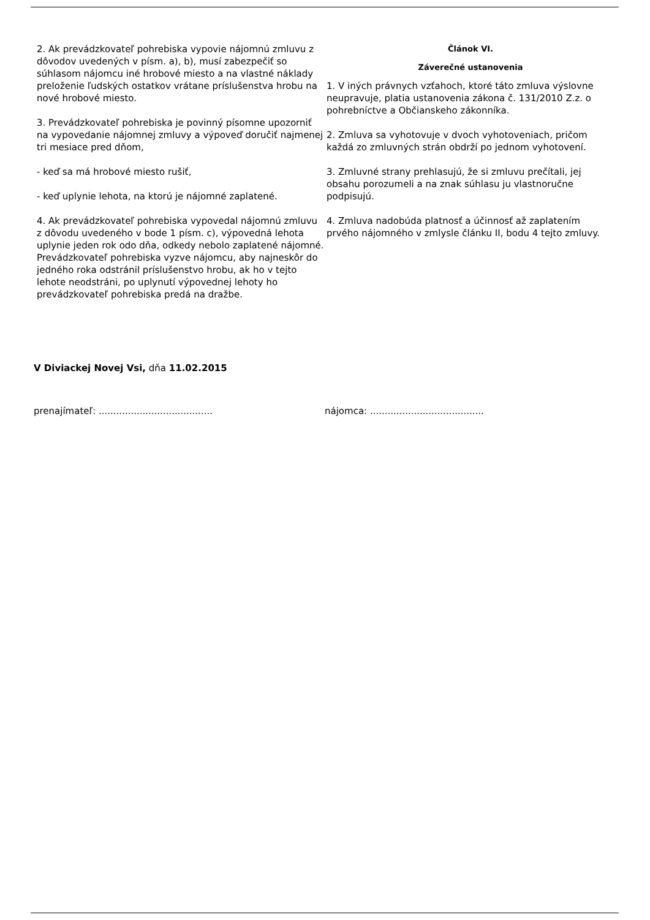2. Ak prevádzkovateľ pohrebiska vypovie nájomnú zmluvu z dôvodov uvedených v písm. a), b), musí zabezpečiť so súhlasom nájomcu iné hrobové miesto a na vlastné náklady preloženie ľudských ostatkov vrátane príslušenstva hrobu na nové hrobové miesto.
3. Prevádzkovateľ pohrebiska je povinný písomne upozorniť na vypovedanie nájomnej zmluvy a výpoveď doručiť najmenej tri mesiace pred dňom,
- keď sa má hrobové miesto rušiť,
- keď uplynie lehota, na ktorú je nájomné zaplatené.
4. Ak prevádzkovateľ pohrebiska vypovedal nájomnú zmluvu z dôvodu uvedeného v bode 1 písm. c), výpovedná lehota uplynie jeden rok odo dňa, odkedy nebolo zaplatené nájomné. Prevádzkovateľ pohrebiska vyzve nájomcu, aby najneskôr do jedného roka odstránil príslušenstvo hrobu, ak ho v tejto lehote neodstráni, po uplynutí výpovednej lehoty ho prevádzkovateľ pohrebiska predá na dražbe.
Článok VI.
Záverečné ustanovenia
1. V iných právnych vzťahoch, ktoré táto zmluva výslovne neupravuje, platia ustanovenia zákona č. 131/2010 Z.z. o pohrebníctve a Občianskeho zákonníka.
2. Zmluva sa vyhotovuje v dvoch vyhotoveniach, pričom každá zo zmluvných strán obdrží po jednom vyhotovení.
3. Zmluvné strany prehlasujú, že si zmluvu prečítali, jej obsahu porozumeli a na znak súhlasu ju vlastnoručne podpisujú.
4. Zmluva nadobúda platnosť a účinnosť až zaplatením prvého nájomného v zmlysle článku II, bodu 4 tejto zmluvy.
V Diviackej Novej Vsi, dňa 11.02.2015
prenajímateľ: .......................................
nájomca: .......................................